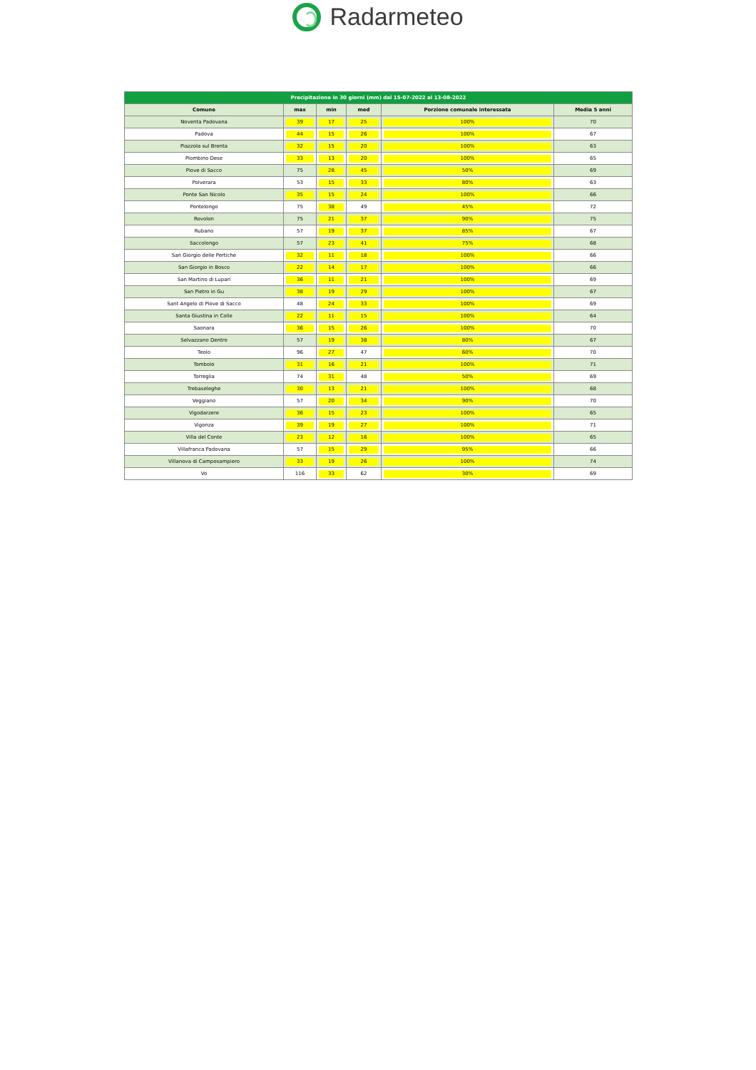Radarmeteo
| Precipitazione in 30 giorni (mm) dal 15-07-2022 al 13-08-2022 | | | | | |
| --- | --- | --- | --- | --- | --- |
| Comune | max | min | med | Porzione comunale interessata | Media 5 anni |
| Noventa Padovana | 39 | 17 | 25 | 100% | 70 |
| Padova | 44 | 15 | 26 | 100% | 67 |
| Piazzola sul Brenta | 32 | 15 | 20 | 100% | 63 |
| Piombino Dese | 33 | 13 | 20 | 100% | 65 |
| Piove di Sacco | 75 | 28 | 45 | 50% | 69 |
| Polverara | 53 | 15 | 33 | 80% | 63 |
| Ponte San Nicolo | 35 | 15 | 24 | 100% | 66 |
| Pontelongo | 75 | 38 | 49 | 45% | 72 |
| Rovolon | 75 | 21 | 37 | 90% | 75 |
| Rubano | 57 | 19 | 37 | 85% | 67 |
| Saccolongo | 57 | 23 | 41 | 75% | 68 |
| San Giorgio delle Pertiche | 32 | 11 | 18 | 100% | 66 |
| San Giorgio in Bosco | 22 | 14 | 17 | 100% | 66 |
| San Martino di Lupari | 36 | 11 | 21 | 100% | 69 |
| San Pietro in Gu | 38 | 19 | 29 | 100% | 67 |
| Sant Angelo di Piove di Sacco | 48 | 24 | 33 | 100% | 69 |
| Santa Giustina in Colle | 22 | 11 | 15 | 100% | 64 |
| Saonara | 36 | 15 | 26 | 100% | 70 |
| Selvazzano Dentro | 57 | 19 | 38 | 80% | 67 |
| Teolo | 96 | 27 | 47 | 60% | 70 |
| Tombolo | 31 | 16 | 21 | 100% | 71 |
| Torreglia | 74 | 31 | 48 | 50% | 69 |
| Trebaseleghe | 30 | 13 | 21 | 100% | 68 |
| Veggiano | 57 | 20 | 34 | 90% | 70 |
| Vigodarzere | 36 | 15 | 23 | 100% | 65 |
| Vigonza | 39 | 19 | 27 | 100% | 71 |
| Villa del Conte | 23 | 12 | 16 | 100% | 65 |
| Villafranca Padovana | 57 | 15 | 29 | 95% | 66 |
| Villanova di Camposampiero | 33 | 19 | 26 | 100% | 74 |
| Vo | 116 | 33 | 62 | 30% | 69 |